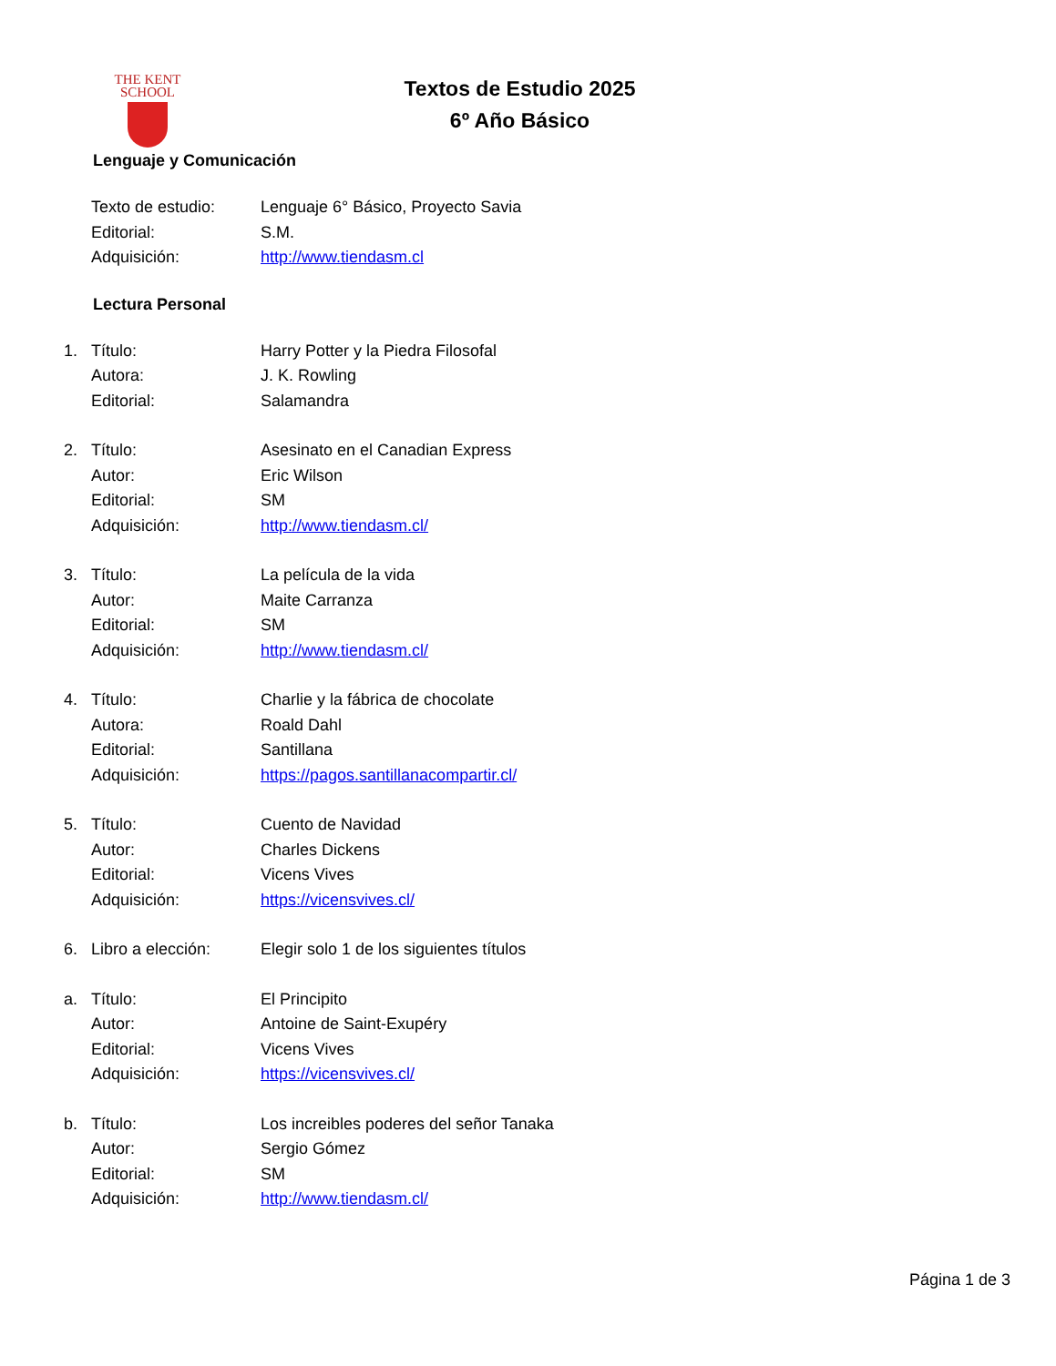THE KENT
SCHOOL
Textos de Estudio 2025
6º Año Básico
Lenguaje y Comunicación
Texto de estudio: Lenguaje 6° Básico, Proyecto Savia
Editorial: S.M.
Adquisición: http://www.tiendasm.cl
Lectura Personal
1. Título: Harry Potter y la Piedra Filosofal
Autora: J. K. Rowling
Editorial: Salamandra
2. Título: Asesinato en el Canadian Express
Autor: Eric Wilson
Editorial: SM
Adquisición: http://www.tiendasm.cl/
3. Título: La película de la vida
Autor: Maite Carranza
Editorial: SM
Adquisición: http://www.tiendasm.cl/
4. Título: Charlie y la fábrica de chocolate
Autora: Roald Dahl
Editorial: Santillana
Adquisición: https://pagos.santillanacompartir.cl/
5. Título: Cuento de Navidad
Autor: Charles Dickens
Editorial: Vicens Vives
Adquisición: https://vicensvives.cl/
6. Libro a elección: Elegir solo 1 de los siguientes títulos
a. Título: El Principito
Autor: Antoine de Saint-Exupéry
Editorial: Vicens Vives
Adquisición: https://vicensvives.cl/
b. Título: Los increibles poderes del señor Tanaka
Autor: Sergio Gómez
Editorial: SM
Adquisición: http://www.tiendasm.cl/
Página 1 de 3